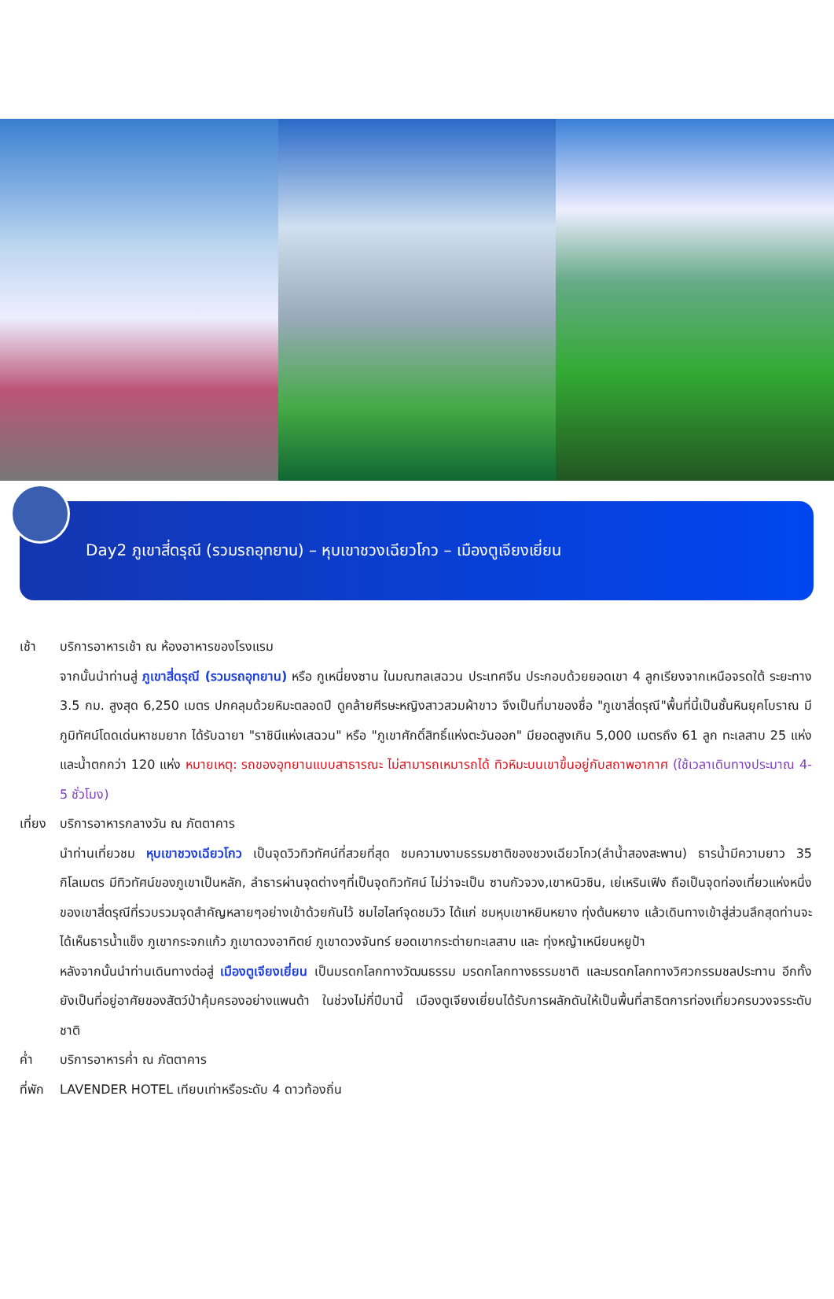Day2 ภูเขาสี่ดรุณี (รวมรถอุทยาน) – หุบเขาชวงเฉียวโกว – เมืองตูเจียงเยี่ยน
เช้า บริการอาหารเช้า ณ ห้องอาหารของโรงแรม
จากนั้นนำท่านสู่ ภูเขาสี่ดรุณี (รวมรถอุทยาน) หรือ กูเหนี่ยงซาน ในมณฑลเสฉวน ประเทศจีน ประกอบด้วยยอดเขา 4 ลูกเรียงจากเหนือจรดใต้ ระยะทาง 3.5 กม. สูงสุด 6,250 เมตร ปกคลุมด้วยหิมะตลอดปี ดูคล้ายศีรษะหญิงสาวสวมผ้าขาว จึงเป็นที่มาของชื่อ "ภูเขาสี่ดรุณี"พื้นที่นี้เป็นชั้นหินยุคโบราณ มีภูมิทัศน์โดดเด่นหาชมยาก ได้รับฉายา "ราชินีแห่งเสฉวน" หรือ "ภูเขาศักดิ์สิทธิ์แห่งตะวันออก" มียอดสูงเกิน 5,000 เมตรถึง 61 ลูก ทะเลสาบ 25 แห่ง และน้ำตกกว่า 120 แห่ง หมายเหตุ: รถของอุทยานแบบสาธารณะ ไม่สามารถเหมารถได้ ทิวหิมะบนเขาขึ้นอยู่กับสถาพอากาศ (ใช้เวลาเดินทางประมาณ 4-5 ชั่วโมง)
เที่ยง
บริการอาหารกลางวัน ณ ภัตตาคาร
นำท่านเที่ยวชม หุบเขาชวงเฉียวโกว เป็นจุดวิวทิวทัศน์ที่สวยที่สุด ชมความงามธรรมชาติของชวงเฉียวโกว(ลำน้ำสองสะพาน) ธารน้ำมีความยาว 35 กิโลเมตร มีทิวทัศน์ของภูเขาเป็นหลัก, ลำธารผ่านจุดต่างๆที่เป็นจุดทิวทัศน์ ไม่ว่าจะเป็น ซานกัวจวง,เขาหนิวซิน, เย่เหรินเฟิง ถือเป็นจุดท่องเที่ยวแห่งหนึ่งของเขาสี่ดรุณีที่รวบรวมจุดสำคัญหลายๆอย่างเข้าด้วยกันไว้ ชมไฮไลท์จุดชมวิว ได้แก่ ชมหุบเขาหยินหยาง ทุ่งต้นหยาง แล้วเดินทางเข้าสู่ส่วนลึกสุดท่านจะได้เห็นธารน้ำแข็ง ภูเขากระจกแก้ว ภูเขาดวงอาทิตย์ ภูเขาดวงจันทร์ ยอดเขากระต่ายทะเลสาบ และ ทุ่งหญ้าเหนียนหยูป้า
หลังจากนั้นนำท่านเดินทางต่อสู่ เมืองตูเจียงเยี่ยน เป็นมรดกโลกทางวัฒนธรรม มรดกโลกทางธรรมชาติ และมรดกโลกทางวิศวกรรมชลประทาน อีกทั้งยังเป็นที่อยู่อาศัยของสัตว์ป่าคุ้มครองอย่างแพนด้า ในช่วงไม่กี่ปีมานี้ เมืองตูเจียงเยี่ยนได้รับการผลักดันให้เป็นพื้นที่สาธิตการท่องเที่ยวครบวงจรระดับชาติ
ค่ำ บริการอาหารค่ำ ณ ภัตตาคาร
ที่พัก
LAVENDER HOTEL เทียบเท่าหรือระดับ 4 ดาวท้องถิ่น